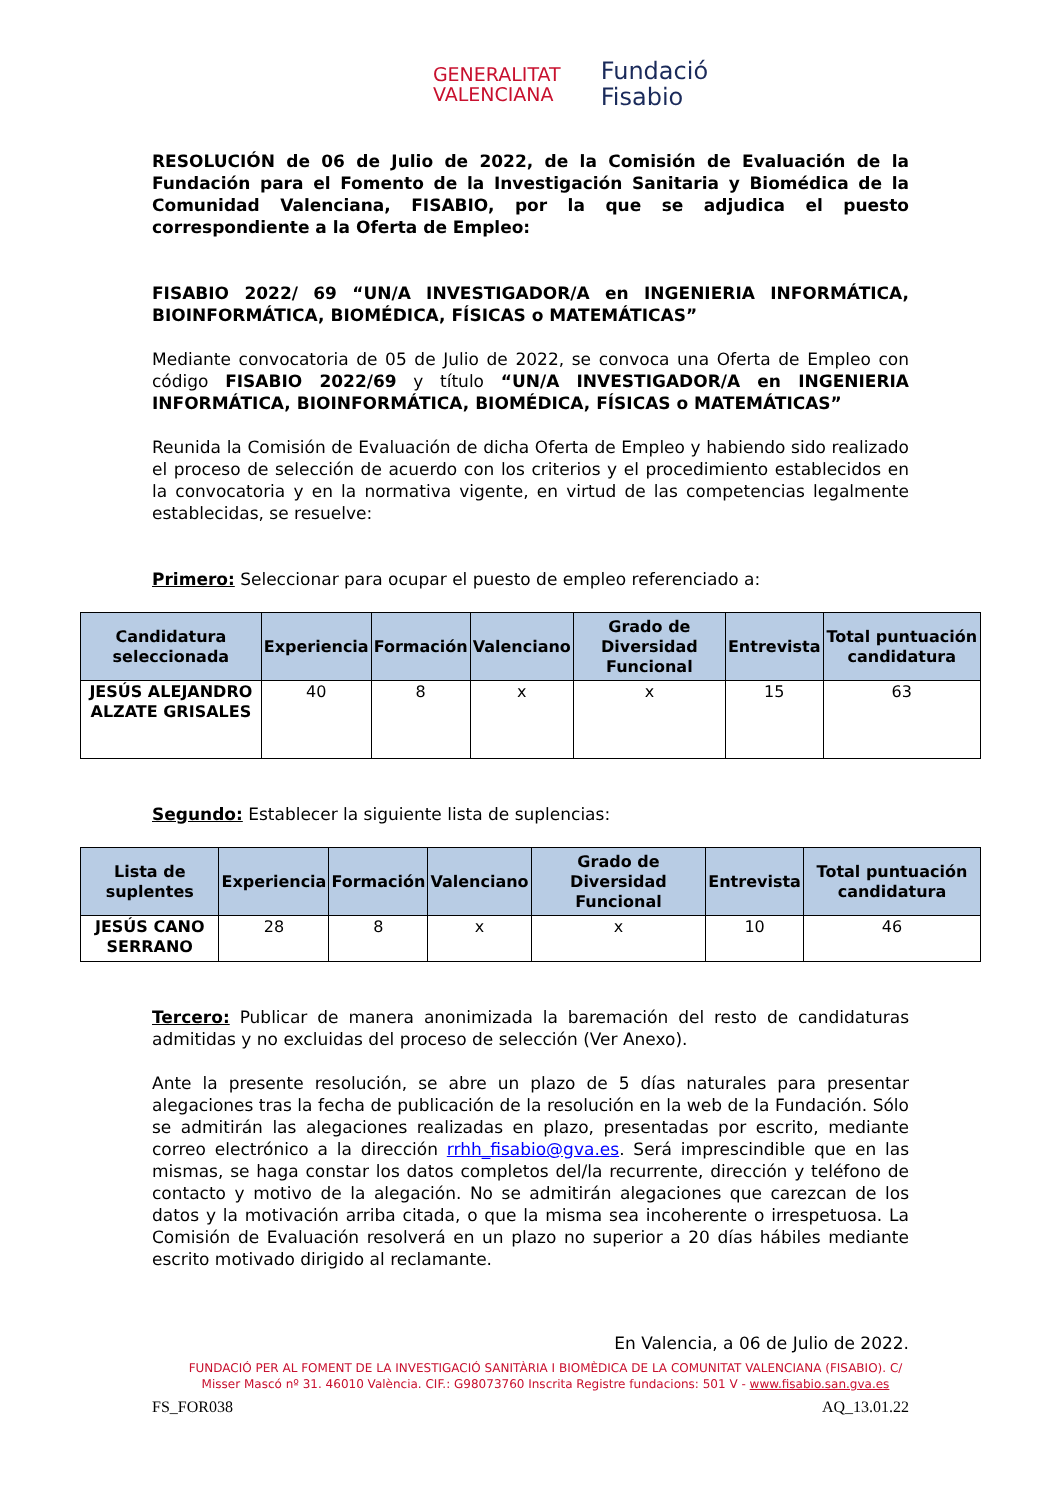GENERALITAT
VALENCIANA
Fundació
Fisabio
RESOLUCIÓN de 06 de Julio de 2022, de la Comisión de Evaluación de la Fundación para el Fomento de la Investigación Sanitaria y Biomédica de la Comunidad Valenciana, FISABIO, por la que se adjudica el puesto correspondiente a la Oferta de Empleo:
FISABIO 2022/ 69 “UN/A INVESTIGADOR/A en INGENIERIA INFORMÁTICA, BIOINFORMÁTICA, BIOMÉDICA, FÍSICAS o MATEMÁTICAS”
Mediante convocatoria de 05 de Julio de 2022, se convoca una Oferta de Empleo con código FISABIO 2022/69 y título “UN/A INVESTIGADOR/A en INGENIERIA INFORMÁTICA, BIOINFORMÁTICA, BIOMÉDICA, FÍSICAS o MATEMÁTICAS”
Reunida la Comisión de Evaluación de dicha Oferta de Empleo y habiendo sido realizado el proceso de selección de acuerdo con los criterios y el procedimiento establecidos en la convocatoria y en la normativa vigente, en virtud de las competencias legalmente establecidas, se resuelve:
Primero: Seleccionar para ocupar el puesto de empleo referenciado a:
| Candidatura seleccionada | Experiencia | Formación | Valenciano | Grado de Diversidad Funcional | Entrevista | Total puntuación candidatura |
| --- | --- | --- | --- | --- | --- | --- |
| JESÚS ALEJANDRO ALZATE GRISALES | 40 | 8 | x | x | 15 | 63 |
Segundo: Establecer la siguiente lista de suplencias:
| Lista de suplentes | Experiencia | Formación | Valenciano | Grado de Diversidad Funcional | Entrevista | Total puntuación candidatura |
| --- | --- | --- | --- | --- | --- | --- |
| JESÚS CANO SERRANO | 28 | 8 | x | x | 10 | 46 |
Tercero: Publicar de manera anonimizada la baremación del resto de candidaturas admitidas y no excluidas del proceso de selección (Ver Anexo).
Ante la presente resolución, se abre un plazo de 5 días naturales para presentar alegaciones tras la fecha de publicación de la resolución en la web de la Fundación. Sólo se admitirán las alegaciones realizadas en plazo, presentadas por escrito, mediante correo electrónico a la dirección rrhh_fisabio@gva.es. Será imprescindible que en las mismas, se haga constar los datos completos del/la recurrente, dirección y teléfono de contacto y motivo de la alegación. No se admitirán alegaciones que carezcan de los datos y la motivación arriba citada, o que la misma sea incoherente o irrespetuosa. La Comisión de Evaluación resolverá en un plazo no superior a 20 días hábiles mediante escrito motivado dirigido al reclamante.
En Valencia, a 06 de Julio de 2022.
FUNDACIÓ PER AL FOMENT DE LA INVESTIGACIÓ SANITÀRIA I BIOMÈDICA DE LA COMUNITAT VALENCIANA (FISABIO). C/ Misser Mascó nº 31. 46010 València. CIF.: G98073760 Inscrita Registre fundacions: 501 V - www.fisabio.san.gva.es
FS_FOR038 AQ_13.01.22